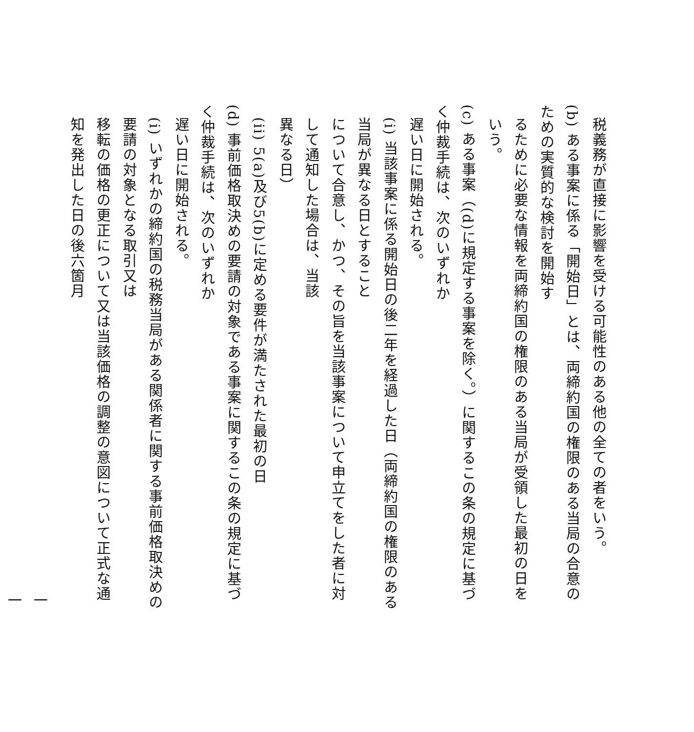税義務が直接に影響を受ける可能性のある他の全ての者をいう。
(b) ある事案に係る「開始日」とは、両締約国の権限のある当局の合意のための実質的な検討を開始す
るために必要な情報を両締約国の権限のある当局が受領した最初の日をいう。
(c) ある事案（(d)に規定する事案を除く。）に関するこの条の規定に基づく仲裁手続は、次のいずれか
遅い日に開始される。
(i) 当該事案に係る開始日の後二年を経過した日（両締約国の権限のある当局が異なる日とすること
について合意し、かつ、その旨を当該事案について申立てをした者に対して通知した場合は、当該
異なる日）
(ii) 5(a)及び5(b)に定める要件が満たされた最初の日
(d) 事前価格取決めの要請の対象である事案に関するこの条の規定に基づく仲裁手続は、次のいずれか
遅い日に開始される。
(i) いずれかの締約国の税務当局がある関係者に関する事前価格取決めの要請の対象となる取引又は
移転の価格の更正について又は当該価格の調整の意図について正式な通知を発出した日の後六箇月
一一